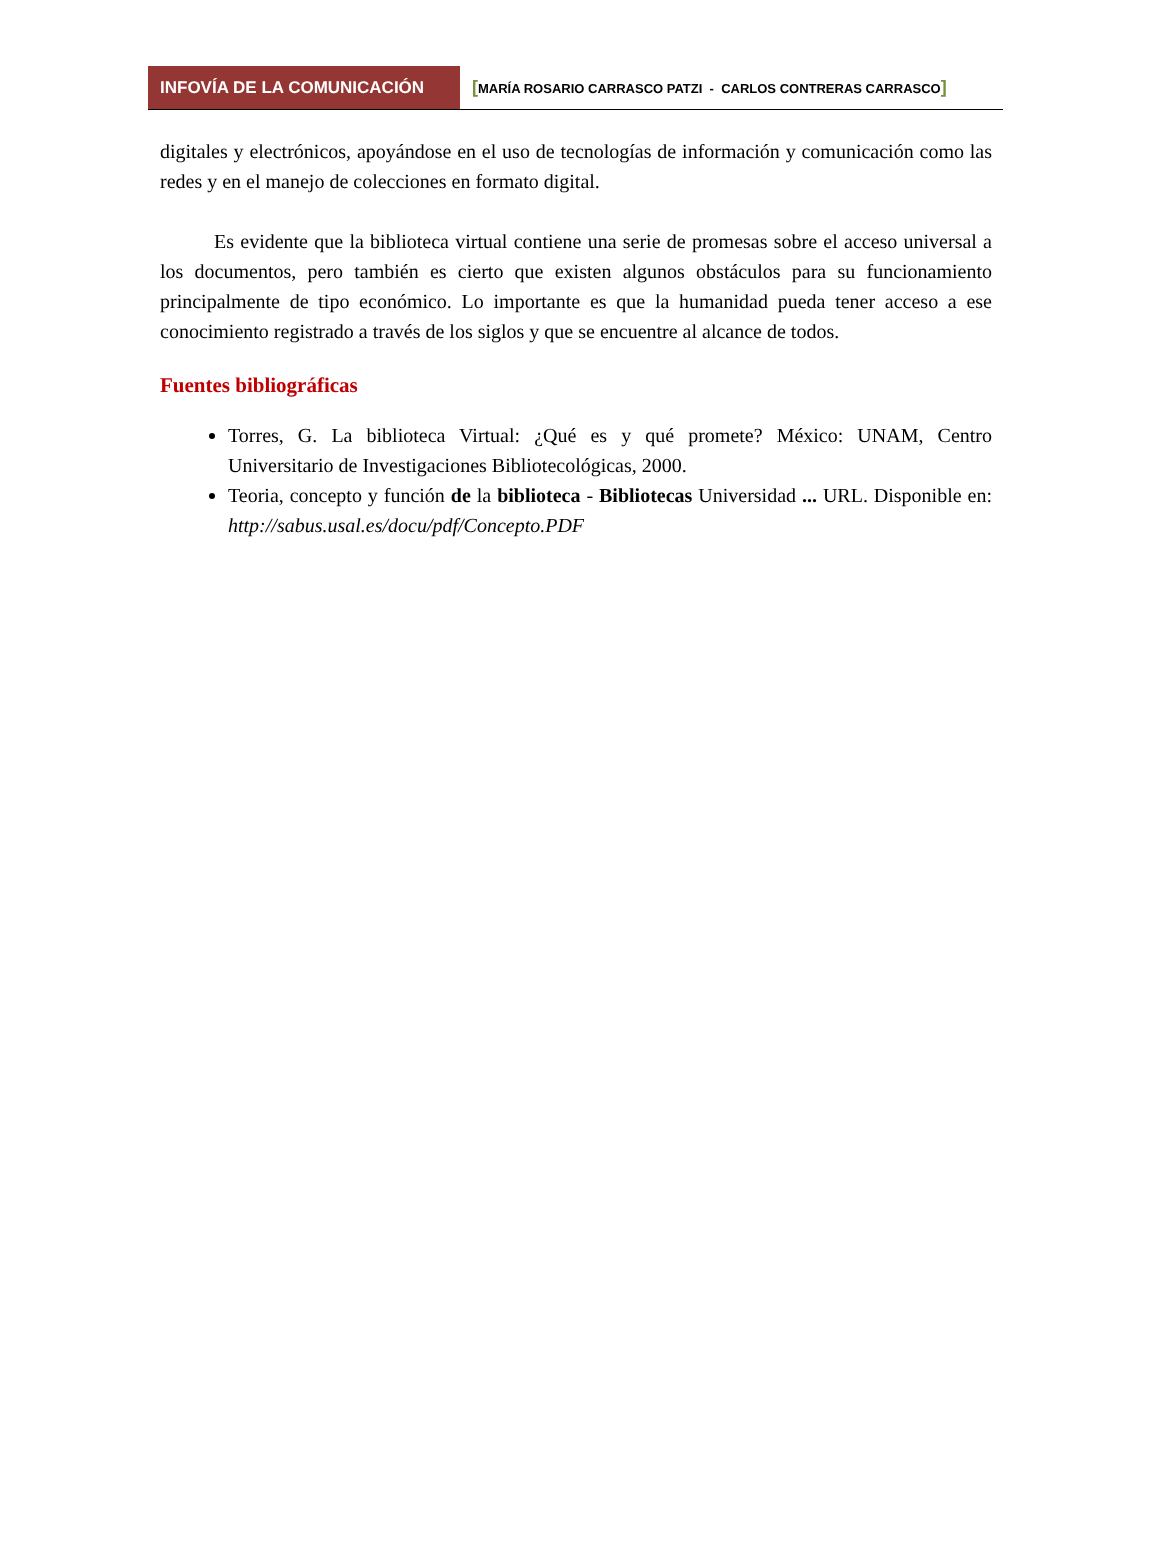INFOVÍA DE LA COMUNICACIÓN
[MARÍA ROSARIO CARRASCO PATZI - CARLOS CONTRERAS CARRASCO]
digitales y electrónicos, apoyándose en el uso de tecnologías de información y comunicación como las redes y en el manejo de colecciones en formato digital.
Es evidente que la biblioteca virtual contiene una serie de promesas sobre el acceso universal a los documentos, pero también es cierto que existen algunos obstáculos para su funcionamiento principalmente de tipo económico. Lo importante es que la humanidad pueda tener acceso a ese conocimiento registrado a través de los siglos y que se encuentre al alcance de todos.
Fuentes bibliográficas
Torres, G. La biblioteca Virtual: ¿Qué es y qué promete? México: UNAM, Centro Universitario de Investigaciones Bibliotecológicas, 2000.
Teoria, concepto y función de la biblioteca - Bibliotecas Universidad ... URL. Disponible en: http://sabus.usal.es/docu/pdf/Concepto.PDF